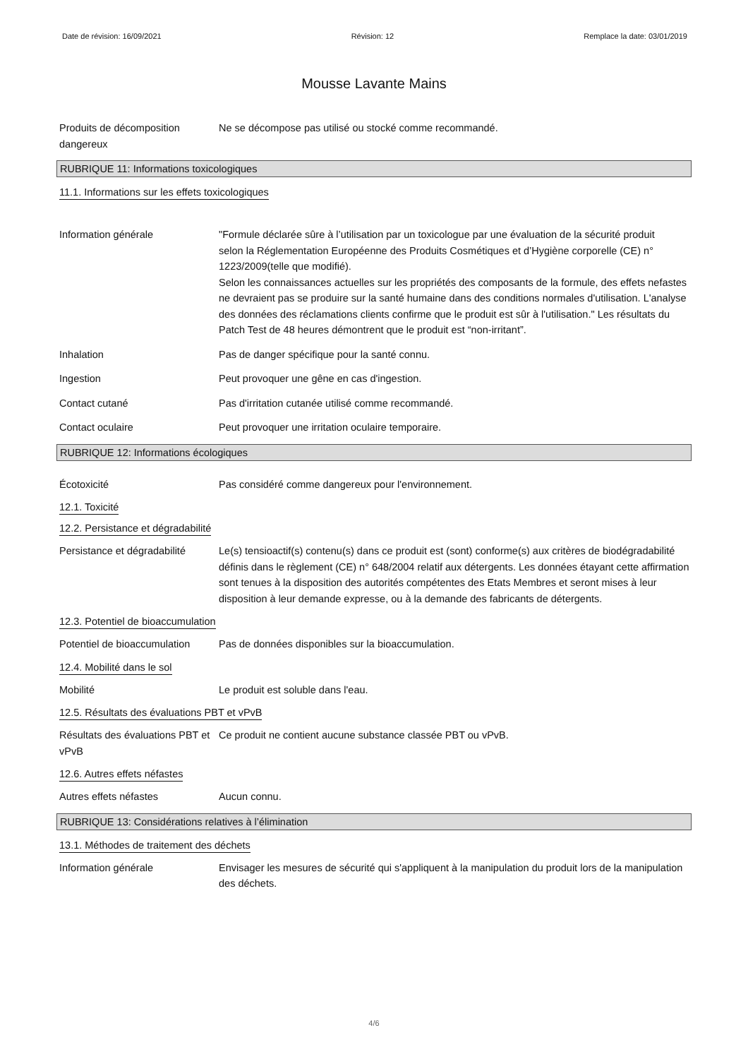Date de révision: 16/09/2021 Révision: 12 Remplace la date: 03/01/2019
Mousse Lavante Mains
Produits de décomposition dangereux
Ne se décompose pas utilisé ou stocké comme recommandé.
RUBRIQUE 11: Informations toxicologiques
11.1. Informations sur les effets toxicologiques
Information générale "Formule déclarée sûre à l’utilisation par un toxicologue par une évaluation de la sécurité produit
selon la Réglementation Européenne des Produits Cosmétiques et d’Hygiène corporelle (CE) n° 1223/2009(telle que modifié).
Selon les connaissances actuelles sur les propriétés des composants de la formule, des effets nefastes ne devraient pas se produire sur la santé humaine dans des conditions normales d'utilisation. L'analyse des données des réclamations clients confirme que le produit est sûr à l'utilisation." Les résultats du Patch Test de 48 heures démontrent que le produit est “non-irritant”.
Inhalation Pas de danger spécifique pour la santé connu.
Ingestion Peut provoquer une gêne en cas d'ingestion.
Contact cutané Pas d'irritation cutanée utilisé comme recommandé.
Contact oculaire Peut provoquer une irritation oculaire temporaire.
RUBRIQUE 12: Informations écologiques
Écotoxicité Pas considéré comme dangereux pour l'environnement.
12.1. Toxicité
12.2. Persistance et dégradabilité
Persistance et dégradabilité
Le(s) tensioactif(s) contenu(s) dans ce produit est (sont) conforme(s) aux critères de biodégradabilité définis dans le règlement (CE) n° 648/2004 relatif aux détergents. Les données étayant cette affirmation sont tenues à la disposition des autorités compétentes des Etats Membres et seront mises à leur disposition à leur demande expresse, ou à la demande des fabricants de détergents.
12.3. Potentiel de bioaccumulation
Potentiel de bioaccumulation
Pas de données disponibles sur la bioaccumulation.
12.4. Mobilité dans le sol
Mobilité Le produit est soluble dans l'eau.
12.5. Résultats des évaluations PBT et vPvB
Résultats des évaluations PBT et vPvB
Ce produit ne contient aucune substance classée PBT ou vPvB.
12.6. Autres effets néfastes
Autres effets néfastes Aucun connu.
RUBRIQUE 13: Considérations relatives à l’élimination
13.1. Méthodes de traitement des déchets
Information générale Envisager les mesures de sécurité qui s'appliquent à la manipulation du produit lors de la manipulation des déchets.
4/6